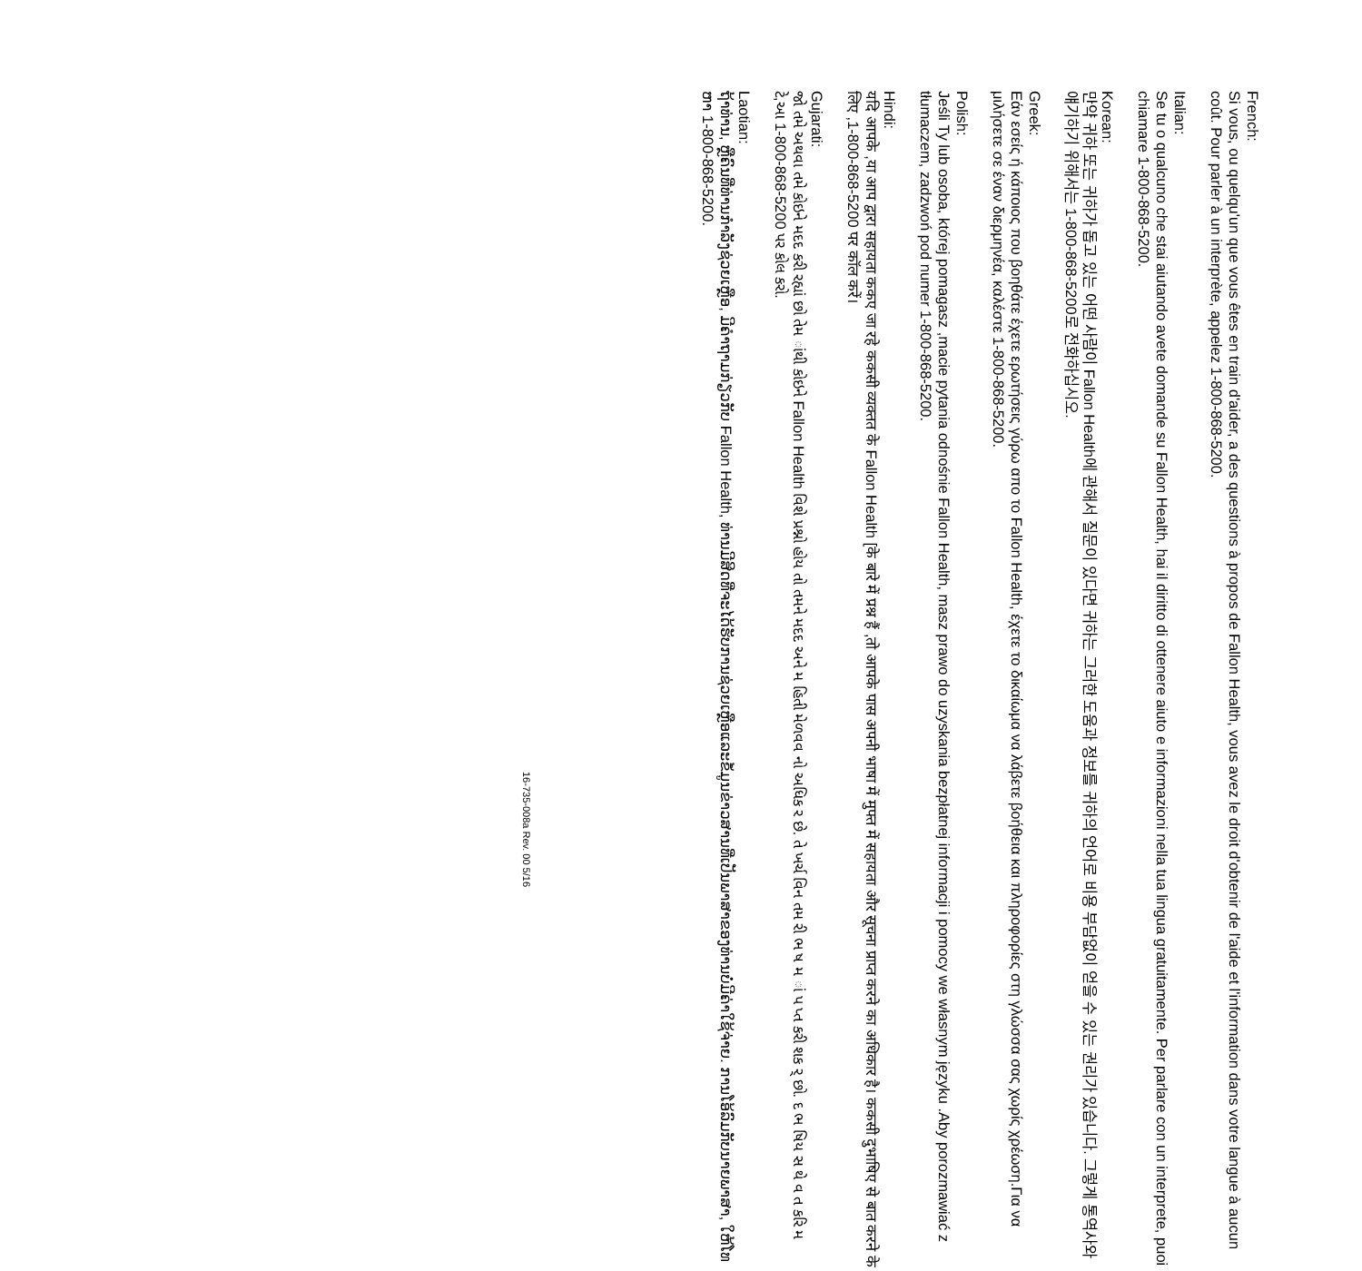French:
Si vous, ou quelqu'un que vous êtes en train d'aider, a des questions à propos de Fallon Health, vous avez le droit d'obtenir de l'aide et l'information dans votre langue à aucun coût. Pour parler à un interprète, appelez 1-800-868-5200.
Italian:
Se tu o qualcuno che stai aiutando avete domande su Fallon Health, hai il diritto di ottenere aiuto e informazioni nella tua lingua gratuitamente. Per parlare con un interprete, puoi chiamare 1-800-868-5200.
Korean:
만약 귀하 또는 귀하가 돕고 있는 어떤 사람이 Fallon Health에 관해서 질문이 있다면 귀하는 그러한 도움과 정보를 귀하의 언어로 비용 부담없이 얻을 수 있는 권리가 있습니다. 그렇게 통역사와 얘기하기 위해서는 1-800-868-5200로 전화하십시오.
Greek:
Εάν εσείς ή κάποιος που βοηθάτε έχετε ερωτήσεις γύρω απο το Fallon Health, έχετε το δικαίωμα να λάβετε βοήθεια και πληροφορίες στη γλώσσα σας χωρίς χρέωση.Για να μιλήσετε σε έναν διερμηνέα, καλέστε 1-800-868-5200.
Polish:
Jeśli Ty lub osoba, której pomagasz ,macie pytania odnośnie Fallon Health, masz prawo do uzyskania bezpłatnej informacji i pomocy we własnym języku .Aby porozmawiać z tłumaczem, zadzwoń pod numer 1-800-868-5200.
Hindi:
यदि आपके ,या आप द्वारा सहायता ककए जा रहे ककसी व्यक्तत के Fallon Health [के बारे में प्रश्न हैं ,तो आपके पास अपनी भाषा में मुफ्त में सहायता और सूचना प्राप्त करने का अधिकार है। ककसी दुभाषिए से बात करने के लिए ,1-800-868-5200 पर कॉल करें।
Gujarati:
જો તમે અથવા તમે કોઇને મદદ કરી રહ્યાં છો તેમ ાંથી કોઇને Fallon Health વિશે પ્રશ્નો હોય તો તમને મદદ અને મ હિતી મેળવવ નો અધિક ર છે. તે ખર્ચ વિન તમ રી ભ ષ મ ાં પ પ્ત કરી શક ર્ છો. દ ભ ષિય સ થે વ ત કરિ મ ટે,આ 1-800-868-5200 પર કોલ કરો.
Laotian:
ຖ້າທ່ານ, ຫຼືຄົນທີ່ທ່ານກໍາລັງຊ່ວຍເຫຼືອ, ມີຄໍາຖາມກ່ຽວກັບ Fallon Health, ທ່ານມີສິດທີ່ຈະໄດ້ຮັບການຊ່ວຍເຫຼືອແລະຂໍ້ມູນຂ່າວສານທີ່ເປັນພາສາຂອງທ່ານບໍ່ມີຄ່າໃຊ້ຈ່າຍ. ການໂອ້ລົມກັບນາຍພາສາ, ໃຫ້ໂທຫາ 1-800-868-5200.
16-735-008a Rev. 00 5/16